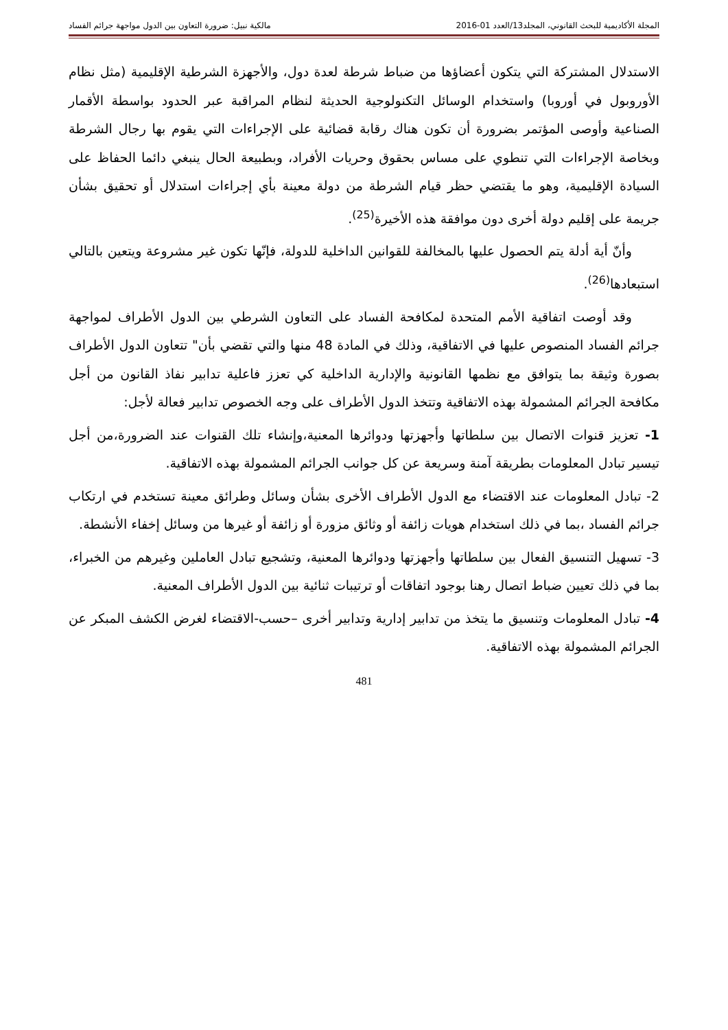المجلة الأكاديمية للبحث القانوني، المجلد13/العدد 01-2016 مالكية نبيل: ضرورة التعاون بين الدول مواجهة جرائم الفساد
الاستدلال المشتركة التي يتكون أعضاؤها من ضباط شرطة لعدة دول، والأجهزة الشرطية الإقليمية (مثل نظام الأوروبول في أوروبا) واستخدام الوسائل التكنولوجية الحديثة لنظام المراقبة عبر الحدود بواسطة الأقمار الصناعية وأوصى المؤتمر بضرورة أن تكون هناك رقابة قضائية على الإجراءات التي يقوم بها رجال الشرطة وبخاصة الإجراءات التي تنطوي على مساس بحقوق وحريات الأفراد، وبطبيعة الحال ينبغي دائما الحفاظ على السيادة الإقليمية، وهو ما يقتضي حظر قيام الشرطة من دولة معينة بأي إجراءات استدلال أو تحقيق بشأن جريمة على إقليم دولة أخرى دون موافقة هذه الأخيرة<sup>(25)</sup>.
وأنّ أية أدلة يتم الحصول عليها بالمخالفة للقوانين الداخلية للدولة، فإنّها تكون غير مشروعة ويتعين بالتالي استبعادها<sup>(26)</sup>.
وقد أوصت اتفاقية الأمم المتحدة لمكافحة الفساد على التعاون الشرطي بين الدول الأطراف لمواجهة جرائم الفساد المنصوص عليها في الاتفاقية، وذلك في المادة 48 منها والتي تقضي بأن" تتعاون الدول الأطراف بصورة وثيقة بما يتوافق مع نظمها القانونية والإدارية الداخلية كي تعزز فاعلية تدابير نفاذ القانون من أجل مكافحة الجرائم المشمولة بهذه الاتفاقية وتتخذ الدول الأطراف على وجه الخصوص تدابير فعالة لأجل:
1- تعزيز قنوات الاتصال بين سلطاتها وأجهزتها ودوائرها المعنية،وإنشاء تلك القنوات عند الضرورة،من أجل تيسير تبادل المعلومات بطريقة آمنة وسريعة عن كل جوانب الجرائم المشمولة بهذه الاتفاقية.
2- تبادل المعلومات عند الاقتضاء مع الدول الأطراف الأخرى بشأن وسائل وطرائق معينة تستخدم في ارتكاب جرائم الفساد ،بما في ذلك استخدام هويات زائفة أو وثائق مزورة أو زائفة أو غيرها من وسائل إخفاء الأنشطة.
3- تسهيل التنسيق الفعال بين سلطاتها وأجهزتها ودوائرها المعنية، وتشجيع تبادل العاملين وغيرهم من الخبراء، بما في ذلك تعيين ضباط اتصال رهنا بوجود اتفاقات أو ترتيبات ثنائية بين الدول الأطراف المعنية.
4- تبادل المعلومات وتنسيق ما يتخذ من تدابير إدارية وتدابير أخرى –حسب-الاقتضاء لغرض الكشف المبكر عن الجرائم المشمولة بهذه الاتفاقية.
481